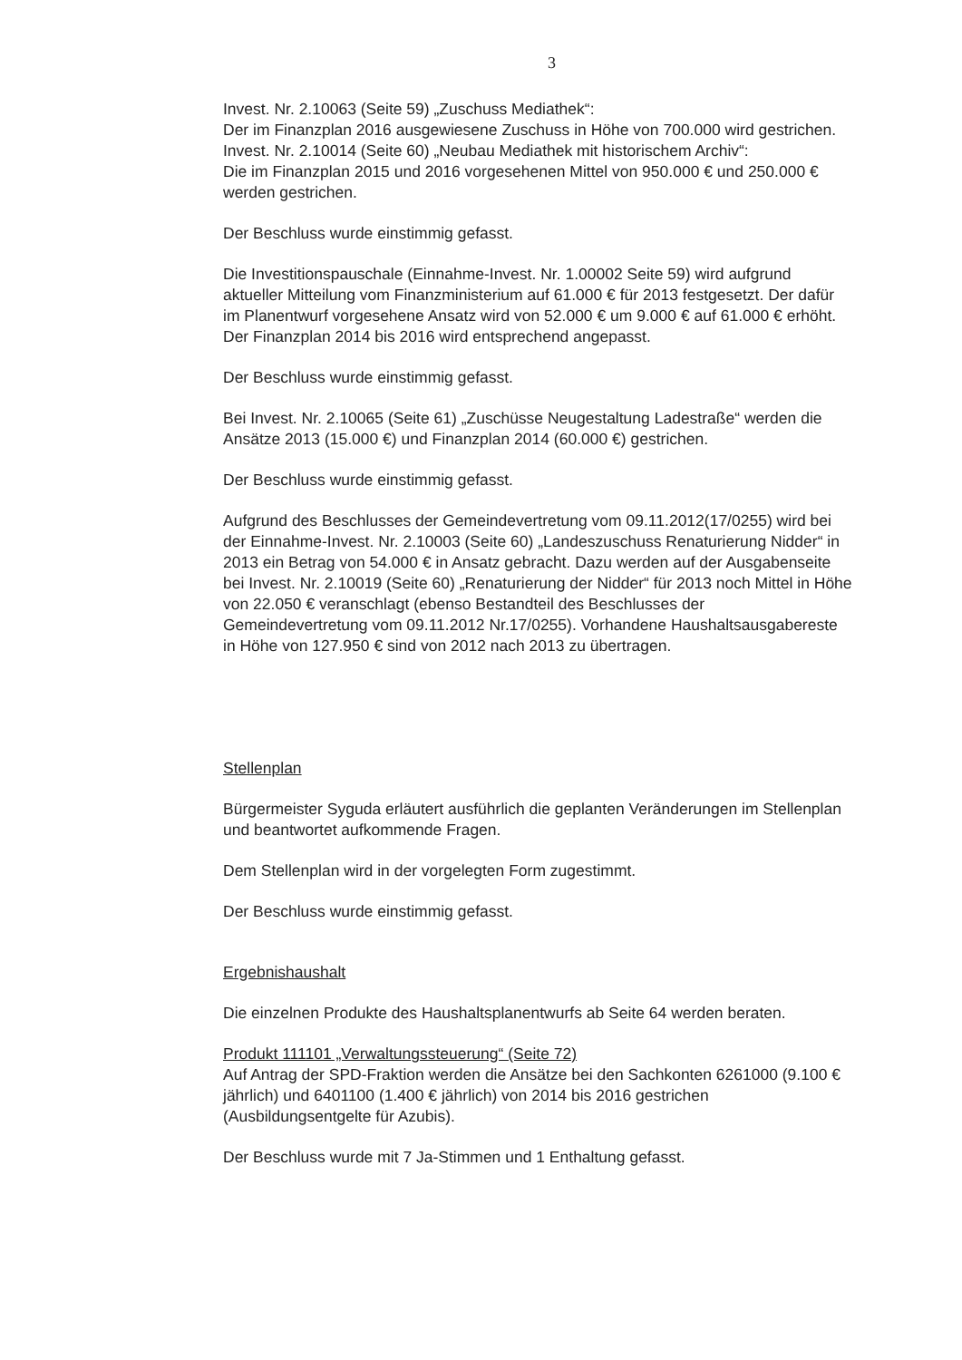3
Invest. Nr. 2.10063 (Seite 59) „Zuschuss Mediathek“:
Der im Finanzplan 2016 ausgewiesene Zuschuss in Höhe von 700.000 wird gestrichen.
Invest. Nr. 2.10014 (Seite 60) „Neubau Mediathek mit historischem Archiv“:
Die im Finanzplan 2015 und 2016 vorgesehenen Mittel von 950.000 € und 250.000 € werden gestrichen.
Der Beschluss wurde einstimmig gefasst.
Die Investitionspauschale (Einnahme-Invest. Nr. 1.00002 Seite 59) wird aufgrund aktueller Mitteilung vom Finanzministerium auf 61.000 € für 2013 festgesetzt. Der dafür im Planentwurf vorgesehene Ansatz wird von 52.000 € um 9.000 € auf 61.000 € erhöht. Der Finanzplan 2014 bis 2016 wird entsprechend angepasst.
Der Beschluss wurde einstimmig gefasst.
Bei Invest. Nr. 2.10065 (Seite 61) „Zuschüsse Neugestaltung Ladestraße“ werden die Ansätze 2013 (15.000 €) und Finanzplan 2014 (60.000 €) gestrichen.
Der Beschluss wurde einstimmig gefasst.
Aufgrund des Beschlusses der Gemeindevertretung vom 09.11.2012(17/0255) wird bei der Einnahme-Invest. Nr. 2.10003 (Seite 60) „Landeszuschuss Renaturierung Nidder“ in 2013 ein Betrag von 54.000 € in Ansatz gebracht. Dazu werden auf der Ausgabenseite bei Invest. Nr. 2.10019 (Seite 60) „Renaturierung der Nidder“ für 2013 noch Mittel in Höhe von 22.050 € veranschlagt (ebenso Bestandteil des Beschlusses der Gemeindevertretung vom 09.11.2012 Nr.17/0255). Vorhandene Haushaltsausgabereste in Höhe von 127.950 € sind von 2012 nach 2013 zu übertragen.
Stellenplan
Bürgermeister Syguda erläutert ausführlich die geplanten Veränderungen im Stellenplan und beantwortet aufkommende Fragen.
Dem Stellenplan wird in der vorgelegten Form zugestimmt.
Der Beschluss wurde einstimmig gefasst.
Ergebnishaushalt
Die einzelnen Produkte des Haushaltsplanentwurfs ab Seite 64 werden beraten.
Produkt 111101 „Verwaltungssteuerung“ (Seite 72)
Auf Antrag der SPD-Fraktion werden die Ansätze bei den Sachkonten 6261000 (9.100 € jährlich) und 6401100 (1.400 € jährlich) von 2014 bis 2016 gestrichen (Ausbildungsentgelte für Azubis).
Der Beschluss wurde mit 7 Ja-Stimmen und 1 Enthaltung gefasst.